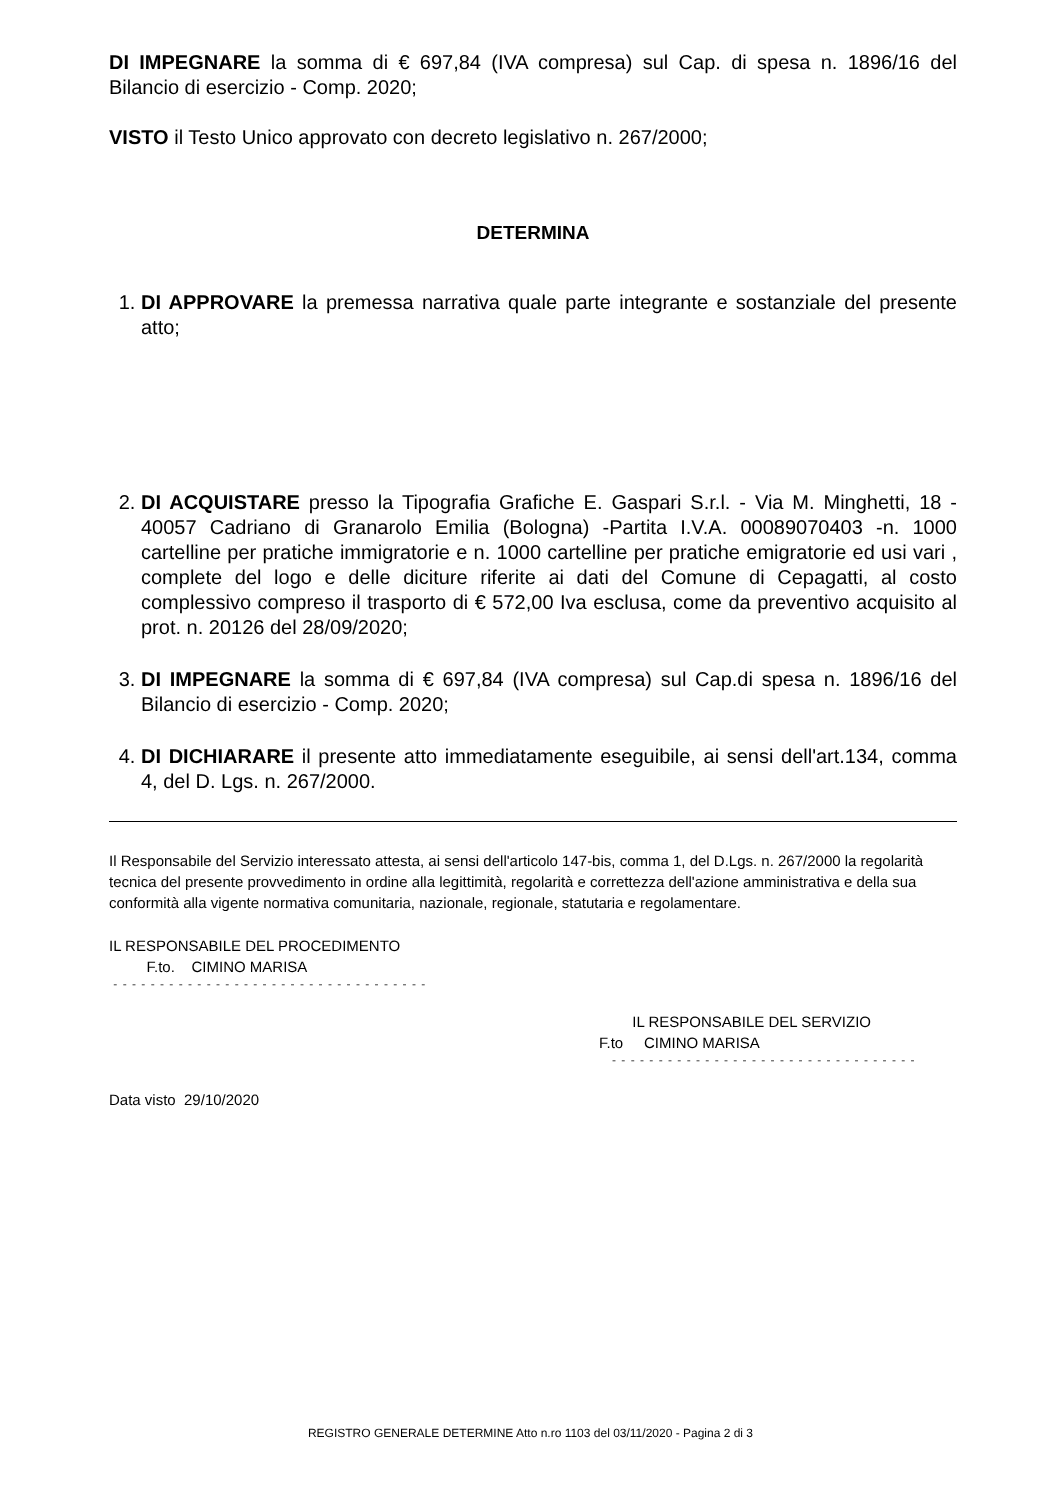DI IMPEGNARE la somma di € 697,84 (IVA compresa) sul Cap. di spesa n. 1896/16 del Bilancio di esercizio - Comp. 2020;
VISTO il Testo Unico approvato con decreto legislativo n. 267/2000;
DETERMINA
1. DI APPROVARE la premessa narrativa quale parte integrante e sostanziale del presente atto;
2. DI ACQUISTARE presso la Tipografia Grafiche E. Gaspari S.r.l. - Via M. Minghetti, 18 - 40057 Cadriano di Granarolo Emilia (Bologna) -Partita I.V.A. 00089070403 -n. 1000 cartelline per pratiche immigratorie e n. 1000 cartelline per pratiche emigratorie ed usi vari , complete del logo e delle diciture riferite ai dati del Comune di Cepagatti, al costo complessivo compreso il trasporto di € 572,00 Iva esclusa, come da preventivo acquisito al prot. n. 20126 del 28/09/2020;
3. DI IMPEGNARE la somma di € 697,84 (IVA compresa) sul Cap.di spesa n. 1896/16 del Bilancio di esercizio - Comp. 2020;
4. DI DICHIARARE il presente atto immediatamente eseguibile, ai sensi dell'art.134, comma 4, del D. Lgs. n. 267/2000.
Il Responsabile del Servizio interessato attesta, ai sensi dell'articolo 147-bis, comma 1, del D.Lgs. n. 267/2000 la regolarità tecnica del presente provvedimento in ordine alla legittimità, regolarità e correttezza dell'azione amministrativa e della sua conformità alla vigente normativa comunitaria, nazionale, regionale, statutaria e regolamentare.
IL RESPONSABILE DEL PROCEDIMENTO
F.to. CIMINO MARISA
- - - - - - - - - - - - - - - - - - - - - - - - - - - - - - - - - -
IL RESPONSABILE DEL SERVIZIO
F.to CIMINO MARISA
- - - - - - - - - - - - - - - - - - - - - - - - - - - - - - - - -
Data visto 29/10/2020
REGISTRO GENERALE DETERMINE Atto n.ro 1103 del 03/11/2020 - Pagina 2 di 3